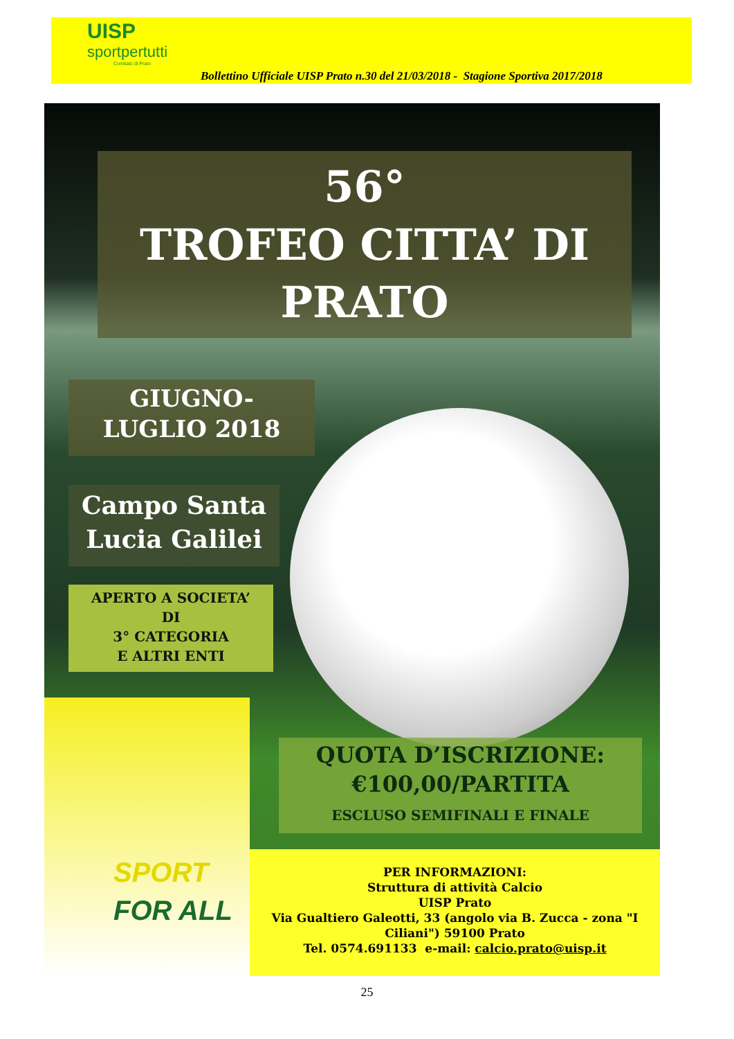UISP
sportpertutti
Comitato di Prato
Bollettino Ufficiale UISP Prato n.30 del 21/03/2018 - Stagione Sportiva 2017/2018
56°
TROFEO CITTA’ DI
PRATO
GIUGNO-
LUGLIO 2018
Campo Santa
Lucia Galilei
APERTO A SOCIETA’
DI
3° CATEGORIA
E ALTRI ENTI
SPORT
FOR ALL
QUOTA D’ISCRIZIONE:
€100,00/PARTITA
ESCLUSO SEMIFINALI E FINALE
PER INFORMAZIONI:
Struttura di attività Calcio
UISP Prato
Via Gualtiero Galeotti, 33 (angolo via B. Zucca - zona "I Ciliani") 59100 Prato
Tel. 0574.691133 e-mail: calcio.prato@uisp.it
25